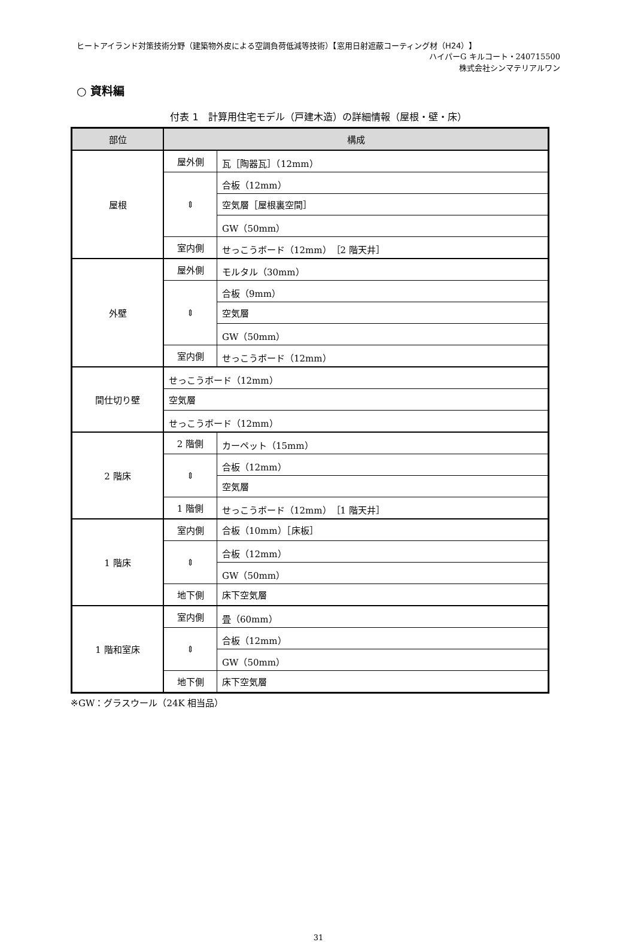ヒートアイランド対策技術分野（建築物外皮による空調負荷低減等技術）【窓用日射遮蔽コーティング材（H24）】
ハイパーG キルコート・240715500
株式会社シンマテリアルワン
○ 資料編
付表 1　計算用住宅モデル（戸建木造）の詳細情報（屋根・壁・床）
| 部位 | 構成 | |
| --- | --- | --- |
| 屋根 | 屋外側 | 瓦［陶器瓦］（12mm） |
| | ⇕ | 合板（12mm） |
| | | 空気層［屋根裏空間］ |
| | | GW（50mm） |
| | 室内側 | せっこうボード（12mm）［2 階天井］ |
| 外壁 | 屋外側 | モルタル（30mm） |
| | ⇕ | 合板（9mm） |
| | | 空気層 |
| | | GW（50mm） |
| | 室内側 | せっこうボード（12mm） |
| 間仕切り壁 | せっこうボード（12mm） | |
| | 空気層 | |
| | せっこうボード（12mm） | |
| 2 階床 | 2 階側 | カーペット（15mm） |
| | ⇕ | 合板（12mm） |
| | | 空気層 |
| | 1 階側 | せっこうボード（12mm）［1 階天井］ |
| 1 階床 | 室内側 | 合板（10mm）［床板］ |
| | ⇕ | 合板（12mm） |
| | | GW（50mm） |
| | 地下側 | 床下空気層 |
| 1 階和室床 | 室内側 | 畳（60mm） |
| | ⇕ | 合板（12mm） |
| | | GW（50mm） |
| | 地下側 | 床下空気層 |
※GW：グラスウール（24K 相当品）
31